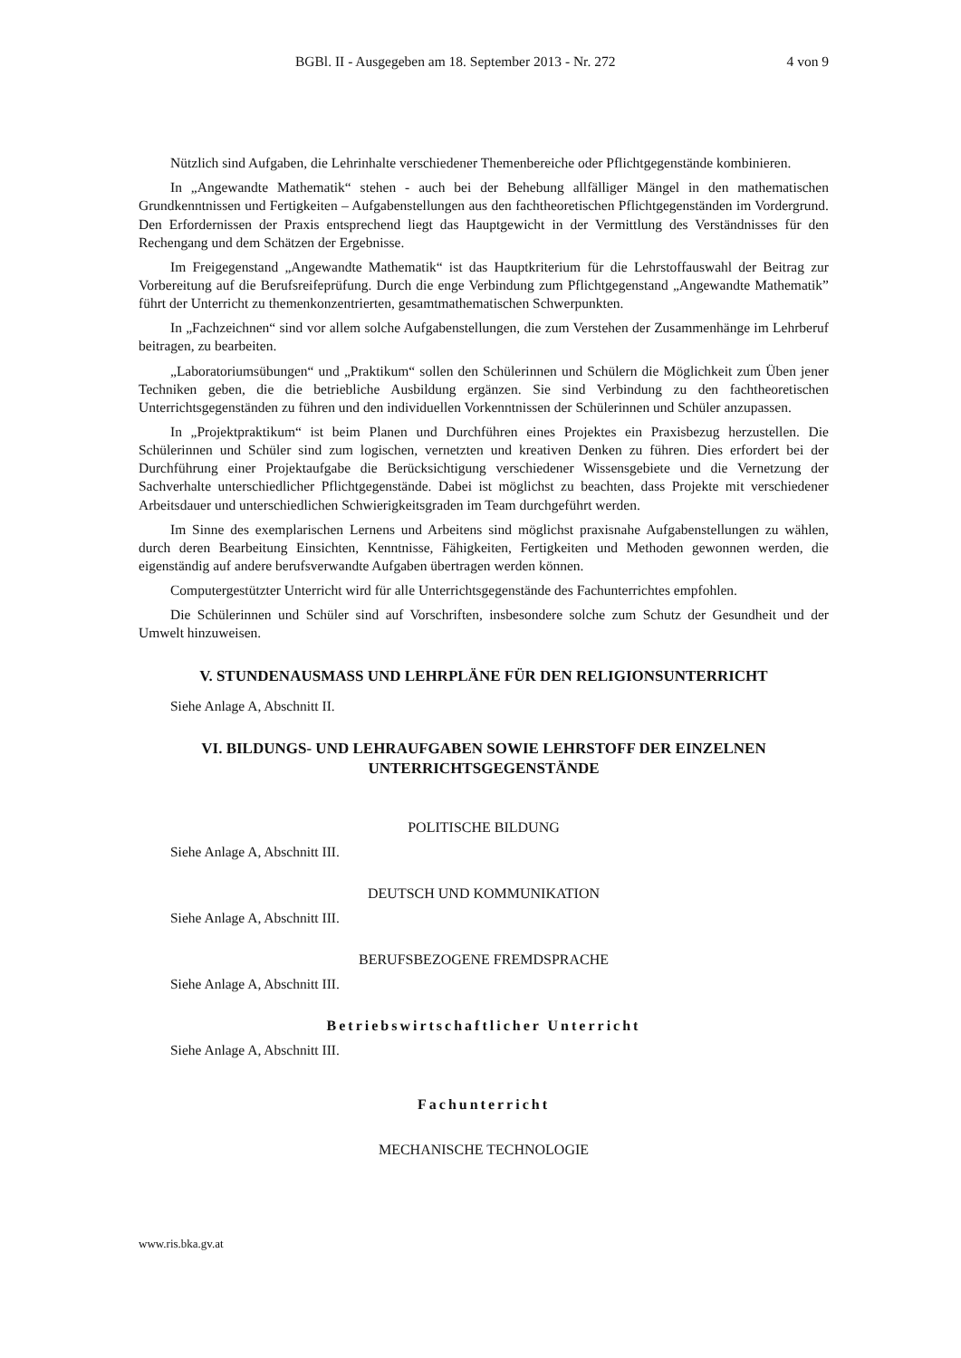BGBl. II - Ausgegeben am 18. September 2013 - Nr. 272 4 von 9
Nützlich sind Aufgaben, die Lehrinhalte verschiedener Themenbereiche oder Pflichtgegenstände kombinieren.
In „Angewandte Mathematik“ stehen - auch bei der Behebung allfälliger Mängel in den mathematischen Grundkenntnissen und Fertigkeiten – Aufgabenstellungen aus den fachtheoretischen Pflichtgegenständen im Vordergrund. Den Erfordernissen der Praxis entsprechend liegt das Hauptgewicht in der Vermittlung des Verständnisses für den Rechengang und dem Schätzen der Ergebnisse.
Im Freigegenstand „Angewandte Mathematik“ ist das Hauptkriterium für die Lehrstoffauswahl der Beitrag zur Vorbereitung auf die Berufsreifeprüfung. Durch die enge Verbindung zum Pflichtgegenstand „Angewandte Mathematik” führt der Unterricht zu themenkonzentrierten, gesamtmathematischen Schwerpunkten.
In „Fachzeichnen“ sind vor allem solche Aufgabenstellungen, die zum Verstehen der Zusammenhänge im Lehrberuf beitragen, zu bearbeiten.
„Laboratoriumsübungen“ und „Praktikum“ sollen den Schülerinnen und Schülern die Möglichkeit zum Üben jener Techniken geben, die die betriebliche Ausbildung ergänzen. Sie sind Verbindung zu den fachtheoretischen Unterrichtsgegenständen zu führen und den individuellen Vorkenntnissen der Schülerinnen und Schüler anzupassen.
In „Projektpraktikum“ ist beim Planen und Durchführen eines Projektes ein Praxisbezug herzustellen. Die Schülerinnen und Schüler sind zum logischen, vernetzten und kreativen Denken zu führen. Dies erfordert bei der Durchführung einer Projektaufgabe die Berücksichtigung verschiedener Wissensgebiete und die Vernetzung der Sachverhalte unterschiedlicher Pflichtgegenstände. Dabei ist möglichst zu beachten, dass Projekte mit verschiedener Arbeitsdauer und unterschiedlichen Schwierigkeitsgraden im Team durchgeführt werden.
Im Sinne des exemplarischen Lernens und Arbeitens sind möglichst praxisnahe Aufgabenstellungen zu wählen, durch deren Bearbeitung Einsichten, Kenntnisse, Fähigkeiten, Fertigkeiten und Methoden gewonnen werden, die eigenständig auf andere berufsverwandte Aufgaben übertragen werden können.
Computergestützter Unterricht wird für alle Unterrichtsgegenstände des Fachunterrichtes empfohlen.
Die Schülerinnen und Schüler sind auf Vorschriften, insbesondere solche zum Schutz der Gesundheit und der Umwelt hinzuweisen.
V. STUNDENAUSMASS UND LEHRPLÄNE FÜR DEN RELIGIONSUNTERRICHT
Siehe Anlage A, Abschnitt II.
VI. BILDUNGS- UND LEHRAUFGABEN SOWIE LEHRSTOFF DER EINZELNEN
UNTERRICHTSGEGENSTÄNDE
POLITISCHE BILDUNG
Siehe Anlage A, Abschnitt III.
DEUTSCH UND KOMMUNIKATION
Siehe Anlage A, Abschnitt III.
BERUFSBEZOGENE FREMDSPRACHE
Siehe Anlage A, Abschnitt III.
Betriebswirtschaftlicher Unterricht
Siehe Anlage A, Abschnitt III.
Fachunterricht
MECHANISCHE TECHNOLOGIE
www.ris.bka.gv.at